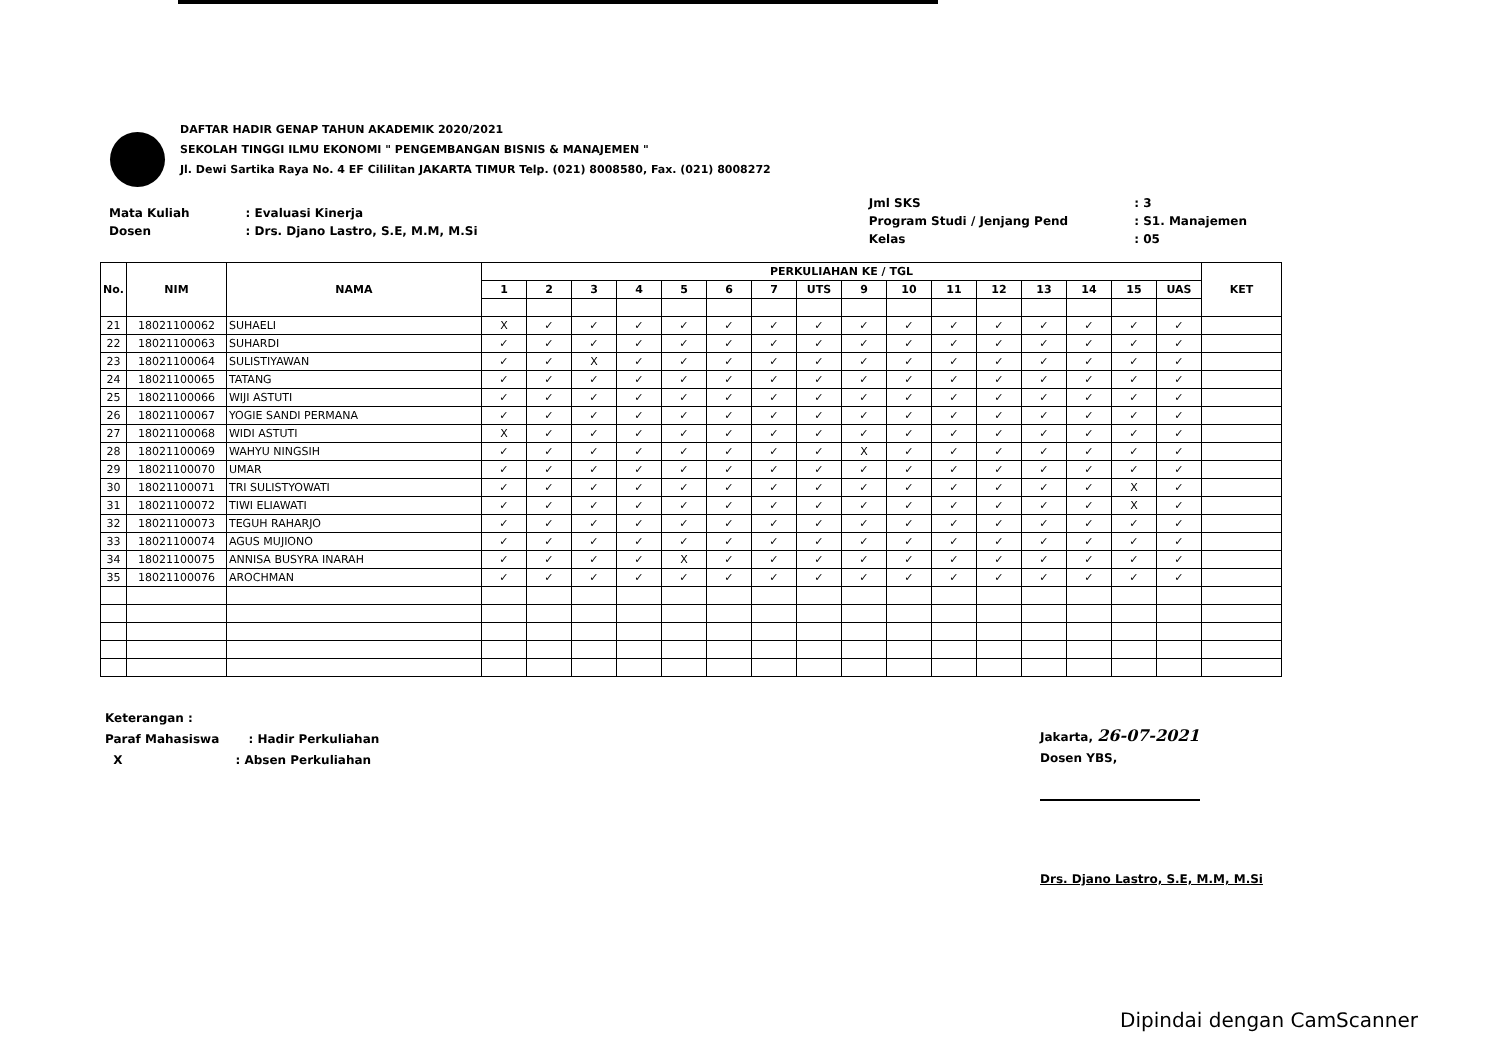DAFTAR HADIR GENAP TAHUN AKADEMIK 2020/2021
SEKOLAH TINGGI ILMU EKONOMI " PENGEMBANGAN BISNIS & MANAJEMEN "
Jl. Dewi Sartika Raya No. 4 EF Cililitan JAKARTA TIMUR Telp. (021) 8008580, Fax. (021) 8008272
| Mata Kuliah | : Evaluasi Kinerja |
| Dosen | : Drs. Djano Lastro, S.E, M.M, M.Si |
| Jml SKS | : 3 |
| Program Studi / Jenjang Pend | : S1. Manajemen |
| Kelas | : 05 |
| No. | NIM | NAMA | PERKULIAHAN KE / TGL | | | | | | | | | | | | | | | | KET |
| --- | --- | --- | --- | --- | --- | --- | --- | --- | --- | --- | --- | --- | --- | --- | --- | --- | --- | --- | --- |
| | | | 1 | 2 | 3 | 4 | 5 | 6 | 7 | UTS | 9 | 10 | 11 | 12 | 13 | 14 | 15 | UAS | |
| 21 | 18021100062 | SUHAELI | X | ✓ | ✓ | ✓ | ✓ | ✓ | ✓ | ✓ | ✓ | ✓ | ✓ | ✓ | ✓ | ✓ | ✓ | ✓ | |
| 22 | 18021100063 | SUHARDI | ✓ | ✓ | ✓ | ✓ | ✓ | ✓ | ✓ | ✓ | ✓ | ✓ | ✓ | ✓ | ✓ | ✓ | ✓ | ✓ | |
| 23 | 18021100064 | SULISTIYAWAN | ✓ | ✓ | X | ✓ | ✓ | ✓ | ✓ | ✓ | ✓ | ✓ | ✓ | ✓ | ✓ | ✓ | ✓ | ✓ | |
| 24 | 18021100065 | TATANG | ✓ | ✓ | ✓ | ✓ | ✓ | ✓ | ✓ | ✓ | ✓ | ✓ | ✓ | ✓ | ✓ | ✓ | ✓ | ✓ | |
| 25 | 18021100066 | WIJI ASTUTI | ✓ | ✓ | ✓ | ✓ | ✓ | ✓ | ✓ | ✓ | ✓ | ✓ | ✓ | ✓ | ✓ | ✓ | ✓ | ✓ | |
| 26 | 18021100067 | YOGIE SANDI PERMANA | ✓ | ✓ | ✓ | ✓ | ✓ | ✓ | ✓ | ✓ | ✓ | ✓ | ✓ | ✓ | ✓ | ✓ | ✓ | ✓ | |
| 27 | 18021100068 | WIDI ASTUTI | X | ✓ | ✓ | ✓ | ✓ | ✓ | ✓ | ✓ | ✓ | ✓ | ✓ | ✓ | ✓ | ✓ | ✓ | ✓ | |
| 28 | 18021100069 | WAHYU NINGSIH | ✓ | ✓ | ✓ | ✓ | ✓ | ✓ | ✓ | ✓ | X | ✓ | ✓ | ✓ | ✓ | ✓ | ✓ | ✓ | |
| 29 | 18021100070 | UMAR | ✓ | ✓ | ✓ | ✓ | ✓ | ✓ | ✓ | ✓ | ✓ | ✓ | ✓ | ✓ | ✓ | ✓ | ✓ | ✓ | |
| 30 | 18021100071 | TRI SULISTYOWATI | ✓ | ✓ | ✓ | ✓ | ✓ | ✓ | ✓ | ✓ | ✓ | ✓ | ✓ | ✓ | ✓ | ✓ | X | ✓ | |
| 31 | 18021100072 | TIWI ELIAWATI | ✓ | ✓ | ✓ | ✓ | ✓ | ✓ | ✓ | ✓ | ✓ | ✓ | ✓ | ✓ | ✓ | ✓ | X | ✓ | |
| 32 | 18021100073 | TEGUH RAHARJO | ✓ | ✓ | ✓ | ✓ | ✓ | ✓ | ✓ | ✓ | ✓ | ✓ | ✓ | ✓ | ✓ | ✓ | ✓ | ✓ | |
| 33 | 18021100074 | AGUS MUJIONO | ✓ | ✓ | ✓ | ✓ | ✓ | ✓ | ✓ | ✓ | ✓ | ✓ | ✓ | ✓ | ✓ | ✓ | ✓ | ✓ | |
| 34 | 18021100075 | ANNISA BUSYRA INARAH | ✓ | ✓ | ✓ | ✓ | X | ✓ | ✓ | ✓ | ✓ | ✓ | ✓ | ✓ | ✓ | ✓ | ✓ | ✓ | |
| 35 | 18021100076 | AROCHMAN | ✓ | ✓ | ✓ | ✓ | ✓ | ✓ | ✓ | ✓ | ✓ | ✓ | ✓ | ✓ | ✓ | ✓ | ✓ | ✓ | |
Keterangan :
Paraf Mahasiswa : Hadir Perkuliahan
X : Absen Perkuliahan
Jakarta, 26-07-2021
Dosen YBS,
Drs. Djano Lastro, S.E, M.M, M.Si
Dipindai dengan CamScanner